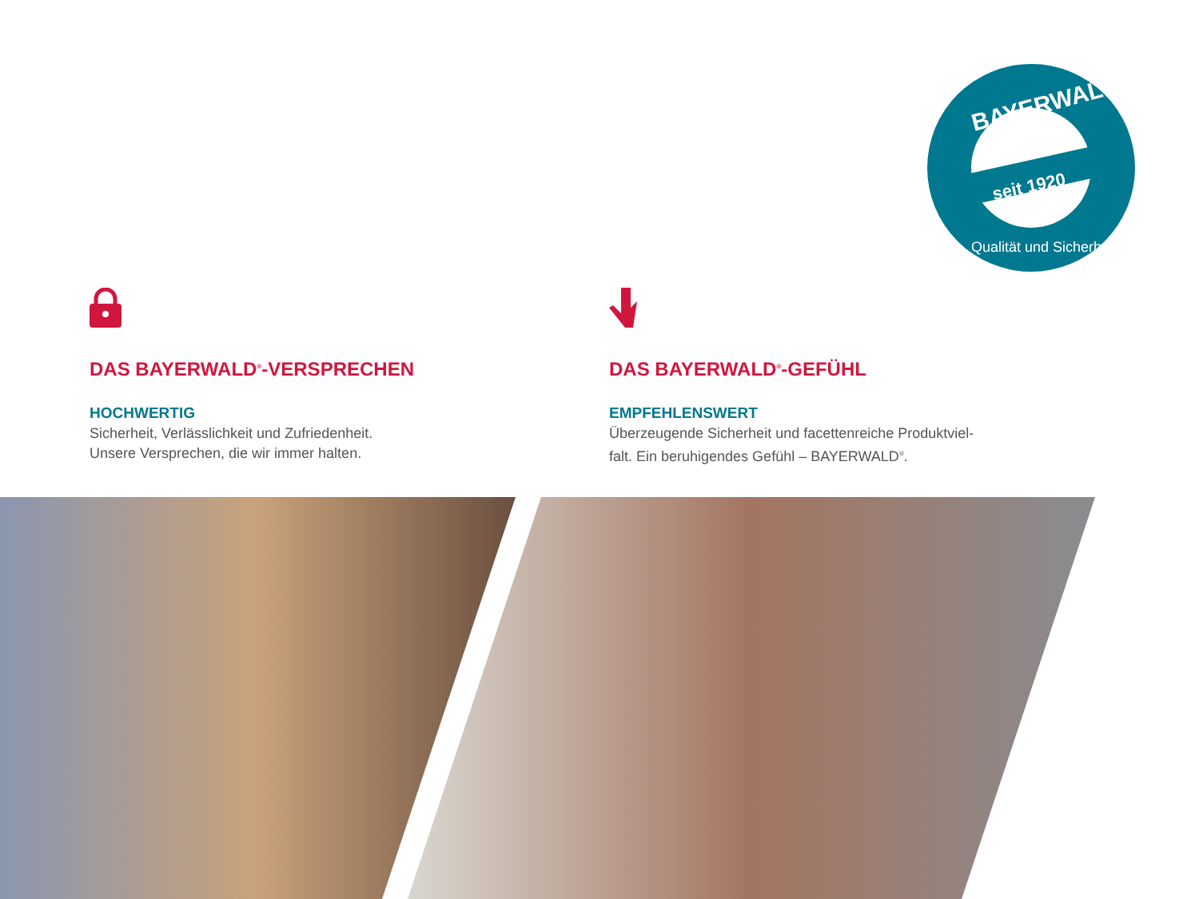seit 1920
BAYERWALD
Qualität und Sicherheit
DAS BAYERWALD<sup>®</sup>-VERSPRECHEN
HOCHWERTIG
Sicherheit, Verlässlichkeit und Zufriedenheit.
Unsere Versprechen, die wir immer halten.
DAS BAYERWALD<sup>®</sup>-GEFÜHL
EMPFEHLENSWERT
Überzeugende Sicherheit und facettenreiche Produktviel-
falt. Ein beruhigendes Gefühl – BAYERWALD<sup>®</sup>.